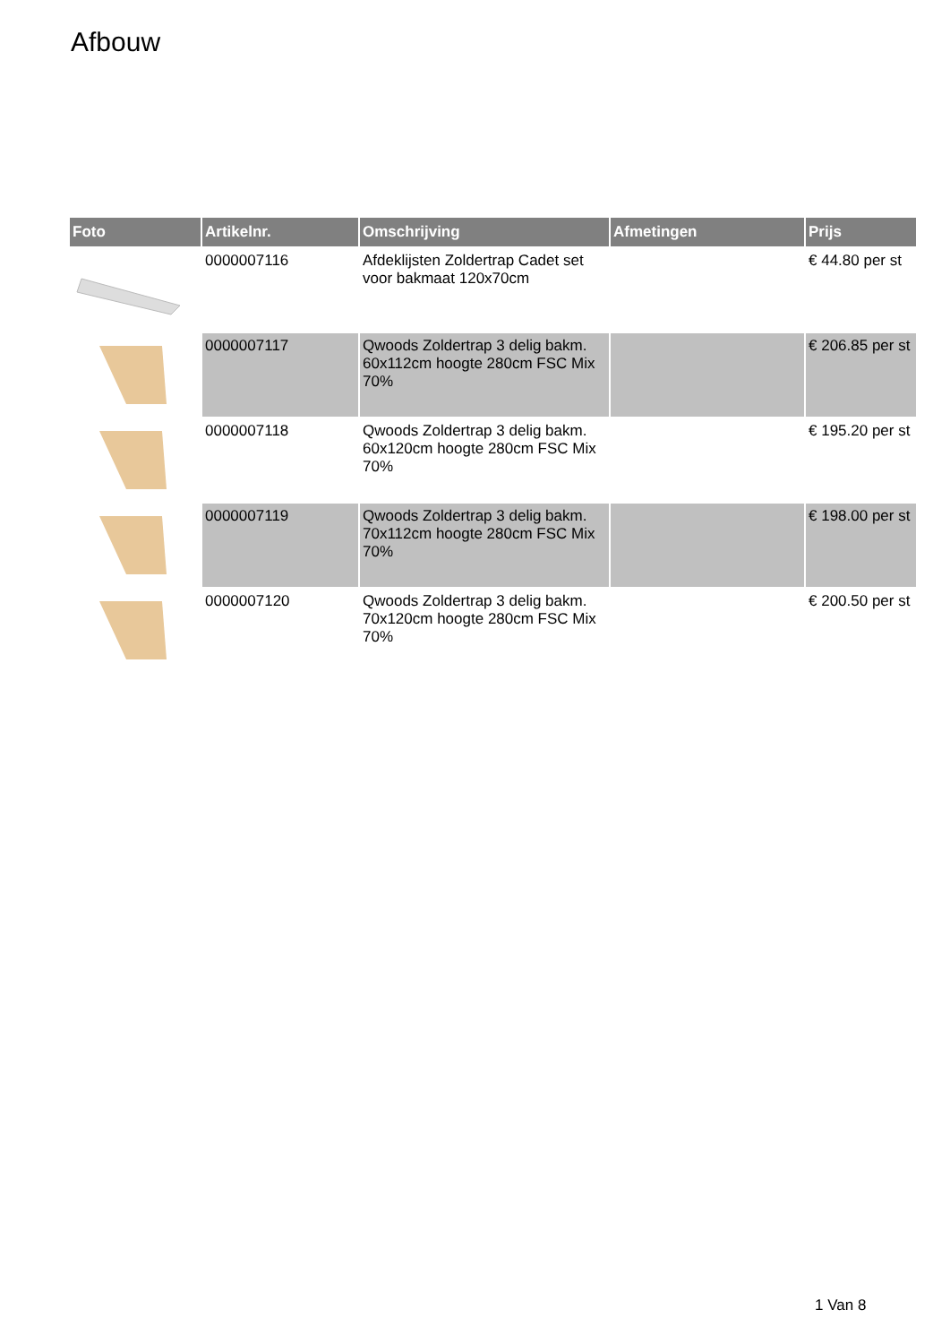Afbouw
| Foto | Artikelnr. | Omschrijving | Afmetingen | Prijs |
| --- | --- | --- | --- | --- |
| | 0000007116 | Afdeklijsten Zoldertrap Cadet set voor bakmaat 120x70cm | | € 44.80 per st |
| | 0000007117 | Qwoods Zoldertrap 3 delig bakm. 60x112cm hoogte 280cm FSC Mix 70% | | € 206.85 per st |
| | 0000007118 | Qwoods Zoldertrap 3 delig bakm. 60x120cm hoogte 280cm FSC Mix 70% | | € 195.20 per st |
| | 0000007119 | Qwoods Zoldertrap 3 delig bakm. 70x112cm hoogte 280cm FSC Mix 70% | | € 198.00 per st |
| | 0000007120 | Qwoods Zoldertrap 3 delig bakm. 70x120cm hoogte 280cm FSC Mix 70% | | € 200.50 per st |
1 Van 8